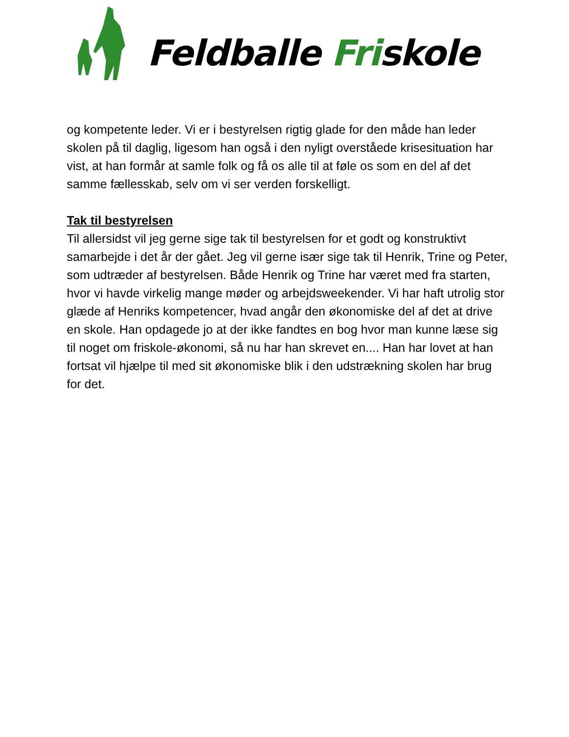Feldballe Friskole
og kompetente leder. Vi er i bestyrelsen rigtig glade for den måde han leder skolen på til daglig, ligesom han også i den nyligt overståede krisesituation har vist, at han formår at samle folk og få os alle til at føle os som en del af det samme fællesskab, selv om vi ser verden forskelligt.
Tak til bestyrelsen
Til allersidst vil jeg gerne sige tak til bestyrelsen for et godt og konstruktivt samarbejde i det år der gået. Jeg vil gerne især sige tak til Henrik, Trine og Peter, som udtræder af bestyrelsen. Både Henrik og Trine har været med fra starten, hvor vi havde virkelig mange møder og arbejdsweekender. Vi har haft utrolig stor glæde af Henriks kompetencer, hvad angår den økonomiske del af det at drive en skole. Han opdagede jo at der ikke fandtes en bog hvor man kunne læse sig til noget om friskole-økonomi, så nu har han skrevet en.... Han har lovet at han fortsat vil hjælpe til med sit økonomiske blik i den udstrækning skolen har brug for det.